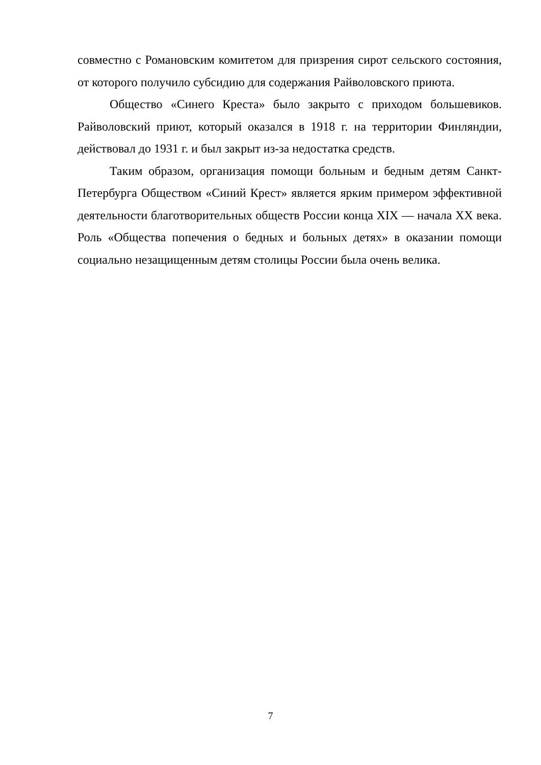совместно с Романовским комитетом для призрения сирот сельского состояния, от которого получило субсидию для содержания Райволовского приюта.
Общество «Синего Креста» было закрыто с приходом большевиков. Райволовский приют, который оказался в 1918 г. на территории Финляндии, действовал до 1931 г. и был закрыт из-за недостатка средств.
Таким образом, организация помощи больным и бедным детям Санкт-Петербурга Обществом «Синий Крест» является ярким примером эффективной деятельности благотворительных обществ России конца XIX — начала XX века. Роль «Общества попечения о бедных и больных детях» в оказании помощи социально незащищенным детям столицы России была очень велика.
7